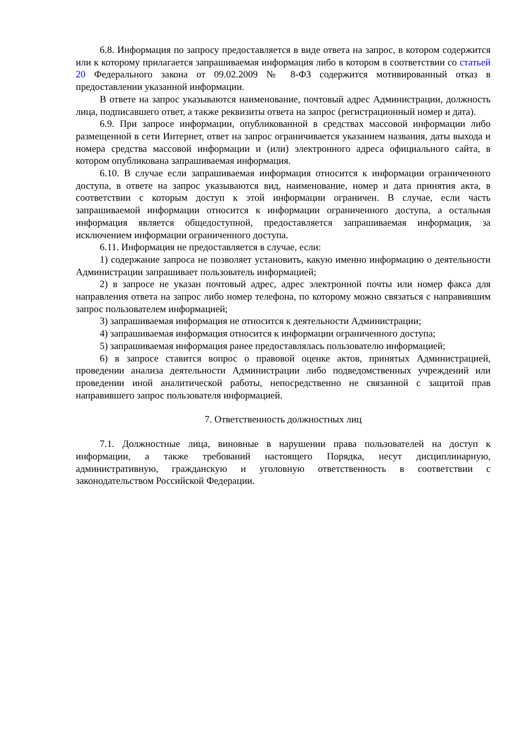6.8. Информация по запросу предоставляется в виде ответа на запрос, в котором содержится или к которому прилагается запрашиваемая информация либо в котором в соответствии со статьей 20 Федерального закона от 09.02.2009 № 8-ФЗ содержится мотивированный отказ в предоставлении указанной информации.
В ответе на запрос указываются наименование, почтовый адрес Администрации, должность лица, подписавшего ответ, а также реквизиты ответа на запрос (регистрационный номер и дата).
6.9. При запросе информации, опубликованной в средствах массовой информации либо размещенной в сети Интернет, ответ на запрос ограничивается указанием названия, даты выхода и номера средства массовой информации и (или) электронного адреса официального сайта, в котором опубликована запрашиваемая информация.
6.10. В случае если запрашиваемая информация относится к информации ограниченного доступа, в ответе на запрос указываются вид, наименование, номер и дата принятия акта, в соответствии с которым доступ к этой информации ограничен. В случае, если часть запрашиваемой информации относится к информации ограниченного доступа, а остальная информация является общедоступной, предоставляется запрашиваемая информация, за исключением информации ограниченного доступа.
6.11. Информация не предоставляется в случае, если:
1) содержание запроса не позволяет установить, какую именно информацию о деятельности Администрации запрашивает пользователь информацией;
2) в запросе не указан почтовый адрес, адрес электронной почты или номер факса для направления ответа на запрос либо номер телефона, по которому можно связаться с направившим запрос пользователем информацией;
3) запрашиваемая информация не относится к деятельности Администрации;
4) запрашиваемая информация относится к информации ограниченного доступа;
5) запрашиваемая информация ранее предоставлялась пользователю информацией;
6) в запросе ставится вопрос о правовой оценке актов, принятых Администрацией, проведении анализа деятельности Администрации либо подведомственных учреждений или проведении иной аналитической работы, непосредственно не связанной с защитой прав направившего запрос пользователя информацией.
7. Ответственность должностных лиц
7.1. Должностные лица, виновные в нарушении права пользователей на доступ к информации, а также требований настоящего Порядка, несут дисциплинарную, административную, гражданскую и уголовную ответственность в соответствии с законодательством Российской Федерации.